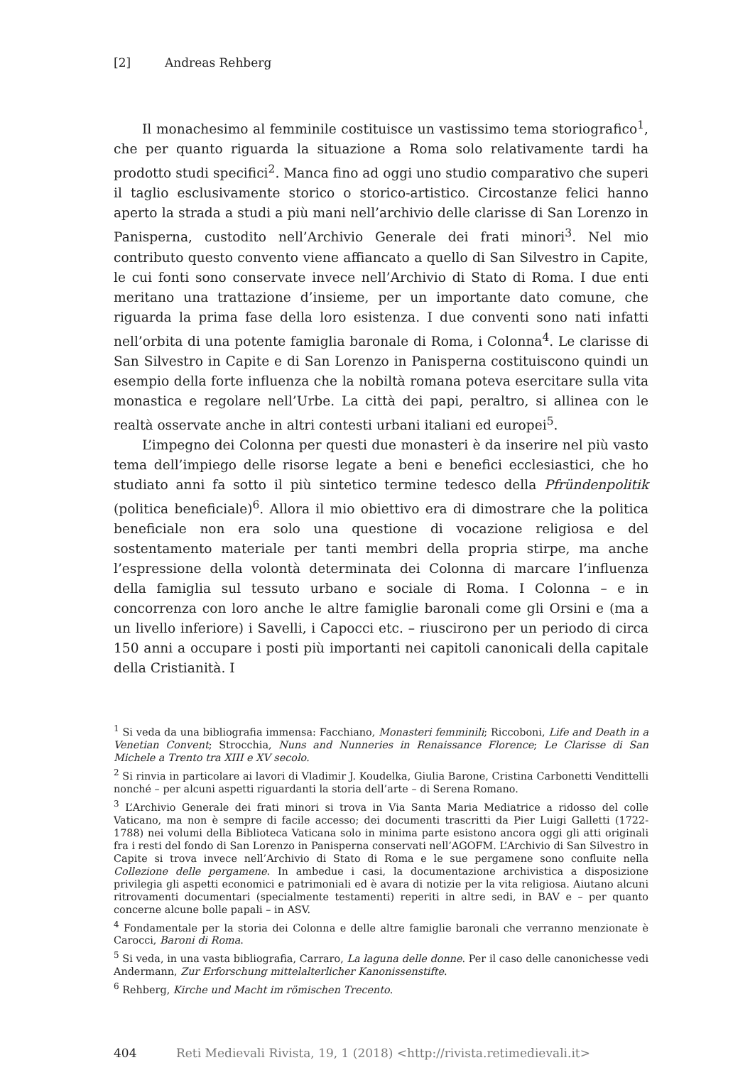[2] Andreas Rehberg
Il monachesimo al femminile costituisce un vastissimo tema storiografico<sup>1</sup>, che per quanto riguarda la situazione a Roma solo relativamente tardi ha prodotto studi specifici<sup>2</sup>. Manca fino ad oggi uno studio comparativo che superi il taglio esclusivamente storico o storico-artistico. Circostanze felici hanno aperto la strada a studi a più mani nell’archivio delle clarisse di San Lorenzo in Panisperna, custodito nell’Archivio Generale dei frati minori<sup>3</sup>. Nel mio contributo questo convento viene affiancato a quello di San Silvestro in Capite, le cui fonti sono conservate invece nell’Archivio di Stato di Roma. I due enti meritano una trattazione d’insieme, per un importante dato comune, che riguarda la prima fase della loro esistenza. I due conventi sono nati infatti nell’orbita di una potente famiglia baronale di Roma, i Colonna<sup>4</sup>. Le clarisse di San Silvestro in Capite e di San Lorenzo in Panisperna costituiscono quindi un esempio della forte influenza che la nobiltà romana poteva esercitare sulla vita monastica e regolare nell’Urbe. La città dei papi, peraltro, si allinea con le realtà osservate anche in altri contesti urbani italiani ed europei<sup>5</sup>.
L’impegno dei Colonna per questi due monasteri è da inserire nel più vasto tema dell’impiego delle risorse legate a beni e benefici ecclesiastici, che ho studiato anni fa sotto il più sintetico termine tedesco della Pfründenpolitik (politica beneficiale)<sup>6</sup>. Allora il mio obiettivo era di dimostrare che la politica beneficiale non era solo una questione di vocazione religiosa e del sostentamento materiale per tanti membri della propria stirpe, ma anche l’espressione della volontà determinata dei Colonna di marcare l’influenza della famiglia sul tessuto urbano e sociale di Roma. I Colonna – e in concorrenza con loro anche le altre famiglie baronali come gli Orsini e (ma a un livello inferiore) i Savelli, i Capocci etc. – riuscirono per un periodo di circa 150 anni a occupare i posti più importanti nei capitoli canonicali della capitale della Cristianità. I
<sup>1</sup> Si veda da una bibliografia immensa: Facchiano, Monasteri femminili; Riccoboni, Life and Death in a Venetian Convent; Strocchia, Nuns and Nunneries in Renaissance Florence; Le Clarisse di San Michele a Trento tra XIII e XV secolo.
<sup>2</sup> Si rinvia in particolare ai lavori di Vladimir J. Koudelka, Giulia Barone, Cristina Carbonetti Vendittelli nonché – per alcuni aspetti riguardanti la storia dell’arte – di Serena Romano.
<sup>3</sup> L’Archivio Generale dei frati minori si trova in Via Santa Maria Mediatrice a ridosso del colle Vaticano, ma non è sempre di facile accesso; dei documenti trascritti da Pier Luigi Galletti (1722-1788) nei volumi della Biblioteca Vaticana solo in minima parte esistono ancora oggi gli atti originali fra i resti del fondo di San Lorenzo in Panisperna conservati nell’AGOFM. L’Archivio di San Silvestro in Capite si trova invece nell’Archivio di Stato di Roma e le sue pergamene sono confluite nella Collezione delle pergamene. In ambedue i casi, la documentazione archivistica a disposizione privilegia gli aspetti economici e patrimoniali ed è avara di notizie per la vita religiosa. Aiutano alcuni ritrovamenti documentari (specialmente testamenti) reperiti in altre sedi, in BAV e – per quanto concerne alcune bolle papali – in ASV.
<sup>4</sup> Fondamentale per la storia dei Colonna e delle altre famiglie baronali che verranno menzionate è Carocci, Baroni di Roma.
<sup>5</sup> Si veda, in una vasta bibliografia, Carraro, La laguna delle donne. Per il caso delle canonichesse vedi Andermann, Zur Erforschung mittelalterlicher Kanonissenstifte.
<sup>6</sup> Rehberg, Kirche und Macht im römischen Trecento.
404 Reti Medievali Rivista, 19, 1 (2018) <http://rivista.retimedievali.it>